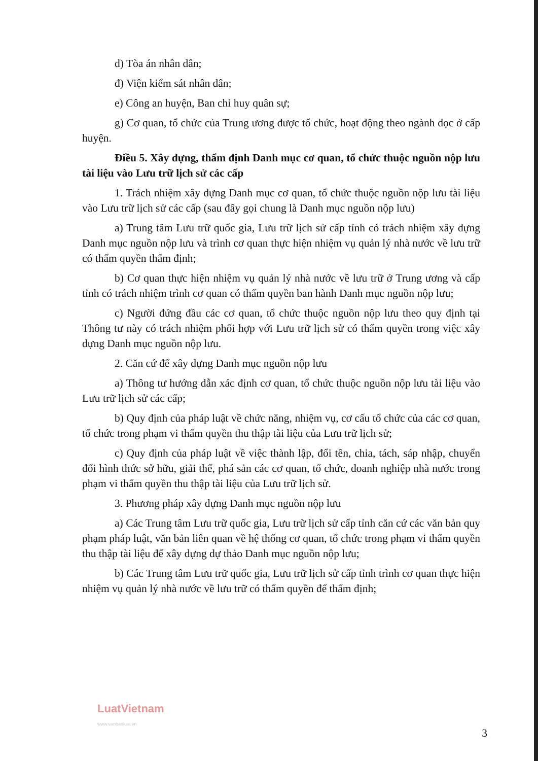d) Tòa án nhân dân;
đ) Viện kiểm sát nhân dân;
e) Công an huyện, Ban chỉ huy quân sự;
g) Cơ quan, tổ chức của Trung ương được tổ chức, hoạt động theo ngành dọc ở cấp huyện.
Điều 5. Xây dựng, thẩm định Danh mục cơ quan, tổ chức thuộc nguồn nộp lưu tài liệu vào Lưu trữ lịch sử các cấp
1. Trách nhiệm xây dựng Danh mục cơ quan, tổ chức thuộc nguồn nộp lưu tài liệu vào Lưu trữ lịch sử các cấp (sau đây gọi chung là Danh mục nguồn nộp lưu)
a) Trung tâm Lưu trữ quốc gia, Lưu trữ lịch sử cấp tỉnh có trách nhiệm xây dựng Danh mục nguồn nộp lưu và trình cơ quan thực hiện nhiệm vụ quản lý nhà nước về lưu trữ có thẩm quyền thẩm định;
b) Cơ quan thực hiện nhiệm vụ quản lý nhà nước về lưu trữ ở Trung ương và cấp tỉnh có trách nhiệm trình cơ quan có thẩm quyền ban hành Danh mục nguồn nộp lưu;
c) Người đứng đầu các cơ quan, tổ chức thuộc nguồn nộp lưu theo quy định tại Thông tư này có trách nhiệm phối hợp với Lưu trữ lịch sử có thẩm quyền trong việc xây dựng Danh mục nguồn nộp lưu.
2. Căn cứ để xây dựng Danh mục nguồn nộp lưu
a) Thông tư hướng dẫn xác định cơ quan, tổ chức thuộc nguồn nộp lưu tài liệu vào Lưu trữ lịch sử các cấp;
b) Quy định của pháp luật về chức năng, nhiệm vụ, cơ cấu tổ chức của các cơ quan, tổ chức trong phạm vi thẩm quyền thu thập tài liệu của Lưu trữ lịch sử;
c) Quy định của pháp luật về việc thành lập, đổi tên, chia, tách, sáp nhập, chuyển đổi hình thức sở hữu, giải thể, phá sản các cơ quan, tổ chức, doanh nghiệp nhà nước trong phạm vi thẩm quyền thu thập tài liệu của Lưu trữ lịch sử.
3. Phương pháp xây dựng Danh mục nguồn nộp lưu
a) Các Trung tâm Lưu trữ quốc gia, Lưu trữ lịch sử cấp tỉnh căn cứ các văn bản quy phạm pháp luật, văn bản liên quan về hệ thống cơ quan, tổ chức trong phạm vi thẩm quyền thu thập tài liệu để xây dựng dự thảo Danh mục nguồn nộp lưu;
b) Các Trung tâm Lưu trữ quốc gia, Lưu trữ lịch sử cấp tỉnh trình cơ quan thực hiện nhiệm vụ quản lý nhà nước về lưu trữ có thẩm quyền để thẩm định;
LuatVietnam
www.vanbanluat.vn
3